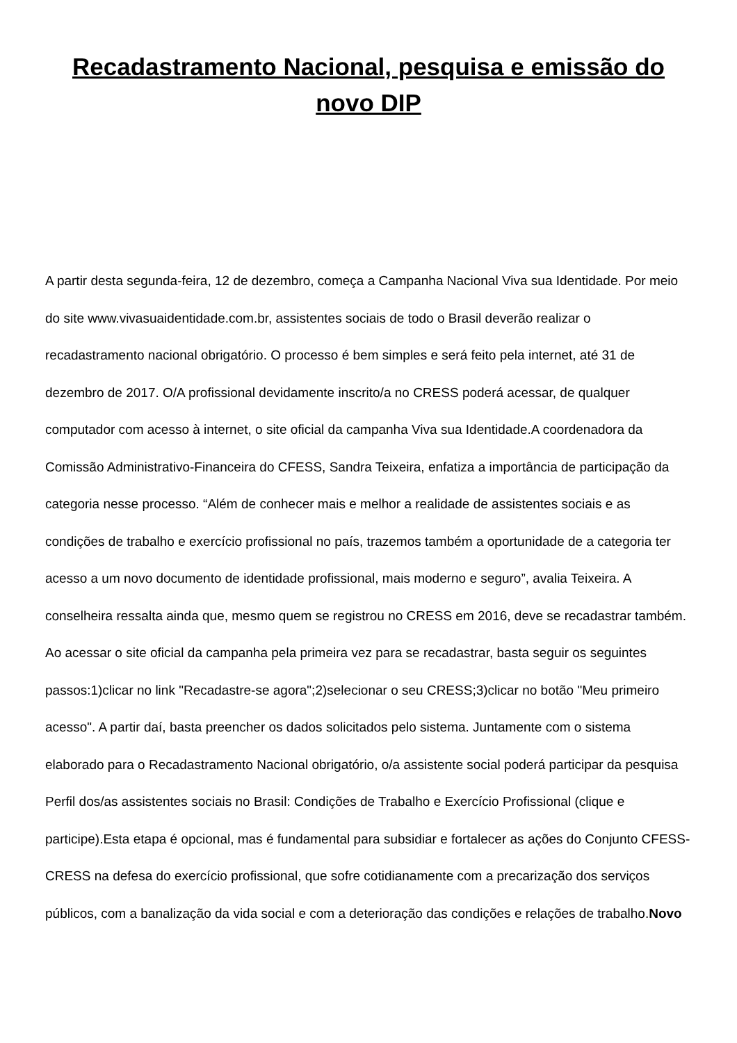Recadastramento Nacional, pesquisa e emissão do novo DIP
A partir desta segunda-feira, 12 de dezembro, começa a Campanha Nacional Viva sua Identidade. Por meio do site www.vivasuaidentidade.com.br, assistentes sociais de todo o Brasil deverão realizar o recadastramento nacional obrigatório. O processo é bem simples e será feito pela internet, até 31 de dezembro de 2017. O/A profissional devidamente inscrito/a no CRESS poderá acessar, de qualquer computador com acesso à internet, o site oficial da campanha Viva sua Identidade.A coordenadora da Comissão Administrativo-Financeira do CFESS, Sandra Teixeira, enfatiza a importância de participação da categoria nesse processo. “Além de conhecer mais e melhor a realidade de assistentes sociais e as condições de trabalho e exercício profissional no país, trazemos também a oportunidade de a categoria ter acesso a um novo documento de identidade profissional, mais moderno e seguro”, avalia Teixeira. A conselheira ressalta ainda que, mesmo quem se registrou no CRESS em 2016, deve se recadastrar também. Ao acessar o site oficial da campanha pela primeira vez para se recadastrar, basta seguir os seguintes passos:1)clicar no link "Recadastre-se agora";2)selecionar o seu CRESS;3)clicar no botão "Meu primeiro acesso". A partir daí, basta preencher os dados solicitados pelo sistema. Juntamente com o sistema elaborado para o Recadastramento Nacional obrigatório, o/a assistente social poderá participar da pesquisa Perfil dos/as assistentes sociais no Brasil: Condições de Trabalho e Exercício Profissional (clique e participe).Esta etapa é opcional, mas é fundamental para subsidiar e fortalecer as ações do Conjunto CFESS-CRESS na defesa do exercício profissional, que sofre cotidianamente com a precarização dos serviços públicos, com a banalização da vida social e com a deterioração das condições e relações de trabalho.Novo